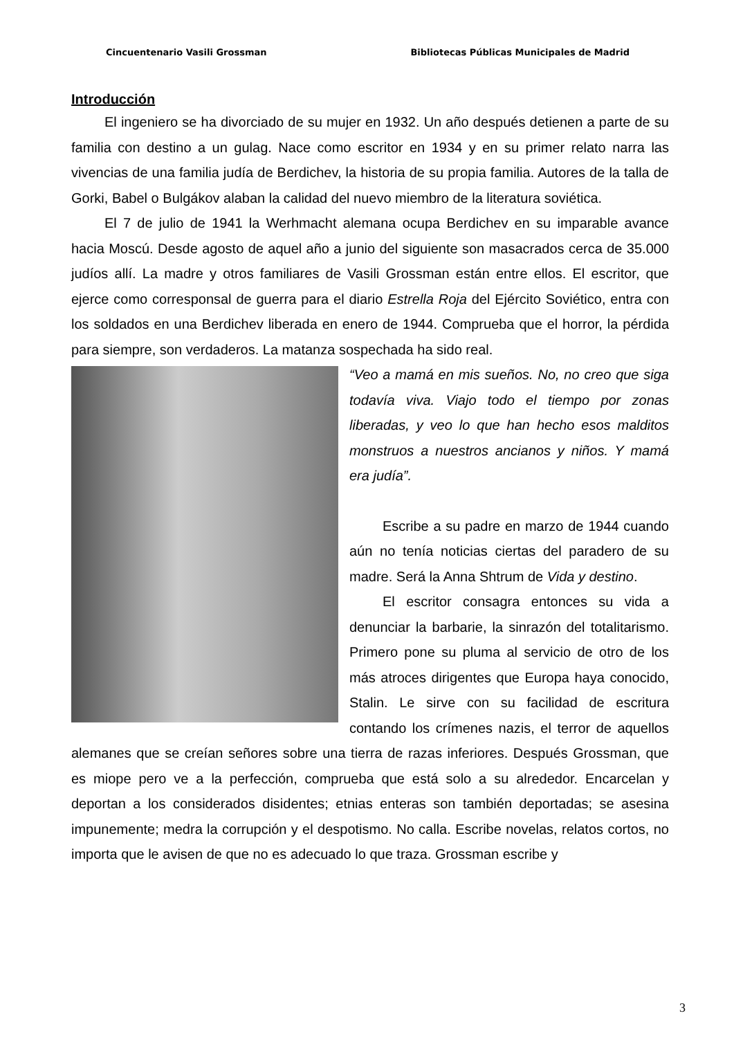Cincuentenario Vasili Grossman Bibliotecas Públicas Municipales de Madrid
Introducción
El ingeniero se ha divorciado de su mujer en 1932. Un año después detienen a parte de su familia con destino a un gulag. Nace como escritor en 1934 y en su primer relato narra las vivencias de una familia judía de Berdichev, la historia de su propia familia. Autores de la talla de Gorki, Babel o Bulgákov alaban la calidad del nuevo miembro de la literatura soviética.
El 7 de julio de 1941 la Werhmacht alemana ocupa Berdichev en su imparable avance hacia Moscú. Desde agosto de aquel año a junio del siguiente son masacrados cerca de 35.000 judíos allí. La madre y otros familiares de Vasili Grossman están entre ellos. El escritor, que ejerce como corresponsal de guerra para el diario Estrella Roja del Ejército Soviético, entra con los soldados en una Berdichev liberada en enero de 1944. Comprueba que el horror, la pérdida para siempre, son verdaderos. La matanza sospechada ha sido real.
“Veo a mamá en mis sueños. No, no creo que siga todavía viva. Viajo todo el tiempo por zonas liberadas, y veo lo que han hecho esos malditos monstruos a nuestros ancianos y niños. Y mamá era judía”.
Escribe a su padre en marzo de 1944 cuando aún no tenía noticias ciertas del paradero de su madre. Será la Anna Shtrum de Vida y destino.
El escritor consagra entonces su vida a denunciar la barbarie, la sinrazón del totalitarismo. Primero pone su pluma al servicio de otro de los más atroces dirigentes que Europa haya conocido, Stalin. Le sirve con su facilidad de escritura contando los crímenes nazis, el terror de aquellos alemanes que se creían señores sobre una tierra de razas inferiores. Después Grossman, que es miope pero ve a la perfección, comprueba que está solo a su alrededor. Encarcelan y deportan a los considerados disidentes; etnias enteras son también deportadas; se asesina impunemente; medra la corrupción y el despotismo. No calla. Escribe novelas, relatos cortos, no importa que le avisen de que no es adecuado lo que traza. Grossman escribe y
3